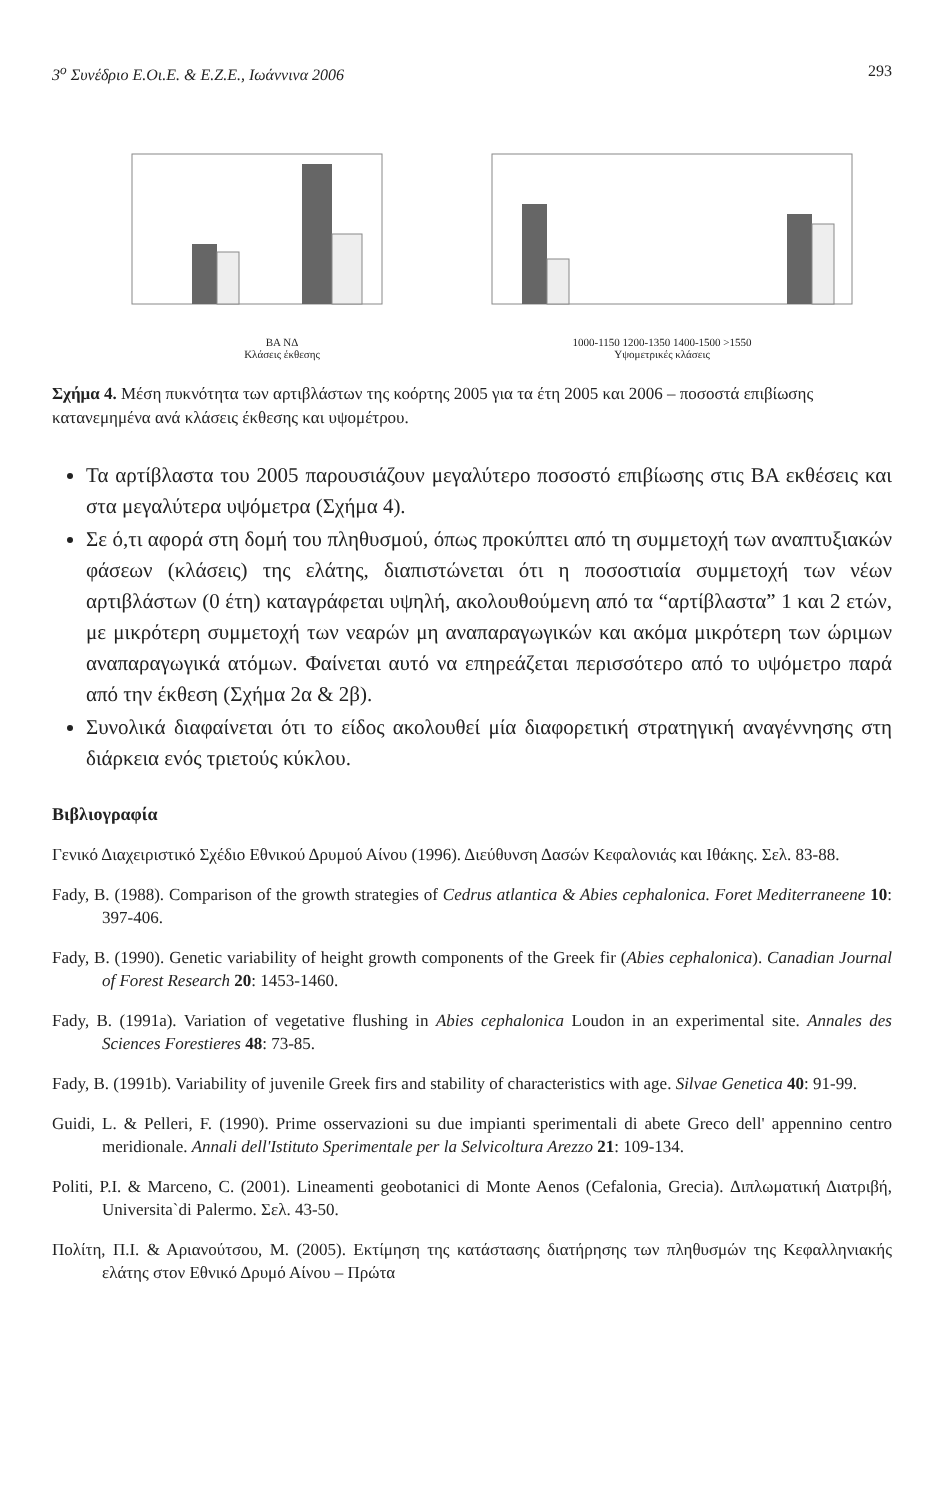3<sup>ο</sup> Συνέδριο Ε.Οι.Ε. & Ε.Ζ.Ε., Ιωάννινα 2006 293
ΒΑ ΝΔ
Κλάσεις έκθεσης
1000-1150 1200-1350 1400-1500 >1550
Υψομετρικές κλάσεις
Σχήμα 4. Μέση πυκνότητα των αρτιβλάστων της κοόρτης 2005 για τα έτη 2005 και 2006 – ποσοστά επιβίωσης κατανεμημένα ανά κλάσεις έκθεσης και υψομέτρου.
Τα αρτίβλαστα του 2005 παρουσιάζουν μεγαλύτερο ποσοστό επιβίωσης στις ΒΑ εκθέσεις και στα μεγαλύτερα υψόμετρα (Σχήμα 4).
Σε ό,τι αφορά στη δομή του πληθυσμού, όπως προκύπτει από τη συμμετοχή των αναπτυξιακών φάσεων (κλάσεις) της ελάτης, διαπιστώνεται ότι η ποσοστιαία συμμετοχή των νέων αρτιβλάστων (0 έτη) καταγράφεται υψηλή, ακολουθούμενη από τα “αρτίβλαστα” 1 και 2 ετών, με μικρότερη συμμετοχή των νεαρών μη αναπαραγωγικών και ακόμα μικρότερη των ώριμων αναπαραγωγικά ατόμων. Φαίνεται αυτό να επηρεάζεται περισσότερο από το υψόμετρο παρά από την έκθεση (Σχήμα 2α & 2β).
Συνολικά διαφαίνεται ότι το είδος ακολουθεί μία διαφορετική στρατηγική αναγέννησης στη διάρκεια ενός τριετούς κύκλου.
Βιβλιογραφία
Γενικό Διαχειριστικό Σχέδιο Εθνικού Δρυμού Αίνου (1996). Διεύθυνση Δασών Κεφαλονιάς και Ιθάκης. Σελ. 83-88.
Fady, B. (1988). Comparison of the growth strategies of Cedrus atlantica & Abies cephalonica. Foret Mediterraneene 10: 397-406.
Fady, B. (1990). Genetic variability of height growth components of the Greek fir (Abies cephalonica). Canadian Journal of Forest Research 20: 1453-1460.
Fady, B. (1991a). Variation of vegetative flushing in Abies cephalonica Loudon in an experimental site. Annales des Sciences Forestieres 48: 73-85.
Fady, B. (1991b). Variability of juvenile Greek firs and stability of characteristics with age. Silvae Genetica 40: 91-99.
Guidi, L. & Pelleri, F. (1990). Prime osservazioni su due impianti sperimentali di abete Greco dell' appennino centro meridionale. Annali dell'Istituto Sperimentale per la Selvicoltura Arezzo 21: 109-134.
Politi, P.I. & Marceno, C. (2001). Lineamenti geobotanici di Monte Aenos (Cefalonia, Grecia). Διπλωματική Διατριβή, Universita`di Palermo. Σελ. 43-50.
Πολίτη, Π.Ι. & Αριανούτσου, Μ. (2005). Εκτίμηση της κατάστασης διατήρησης των πληθυσμών της Κεφαλληνιακής ελάτης στον Εθνικό Δρυμό Αίνου – Πρώτα